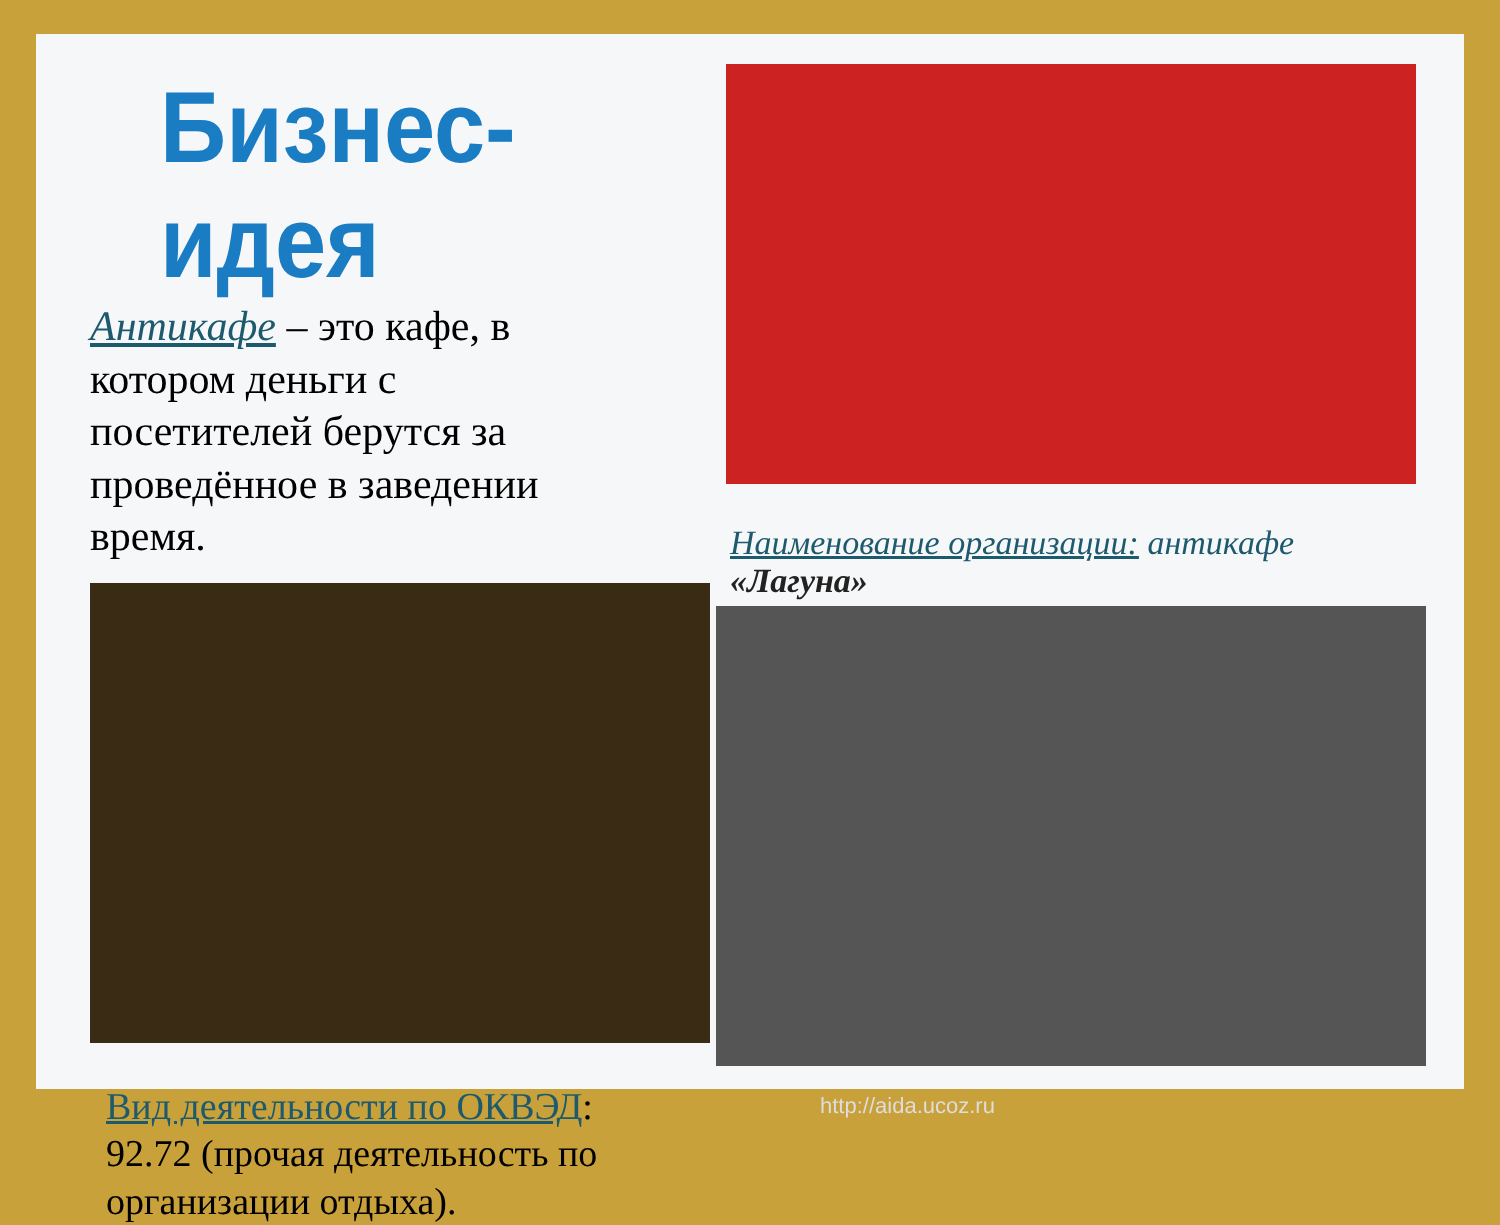Бизнес-идея
Антикафе – это кафе, в котором деньги с посетителей берутся за проведённое в заведении время.
Вид деятельности по ОКВЭД: 92.72 (прочая деятельность по организации отдыха).
Наименование организации: антикафе «Лагуна»
http://aida.ucoz.ru